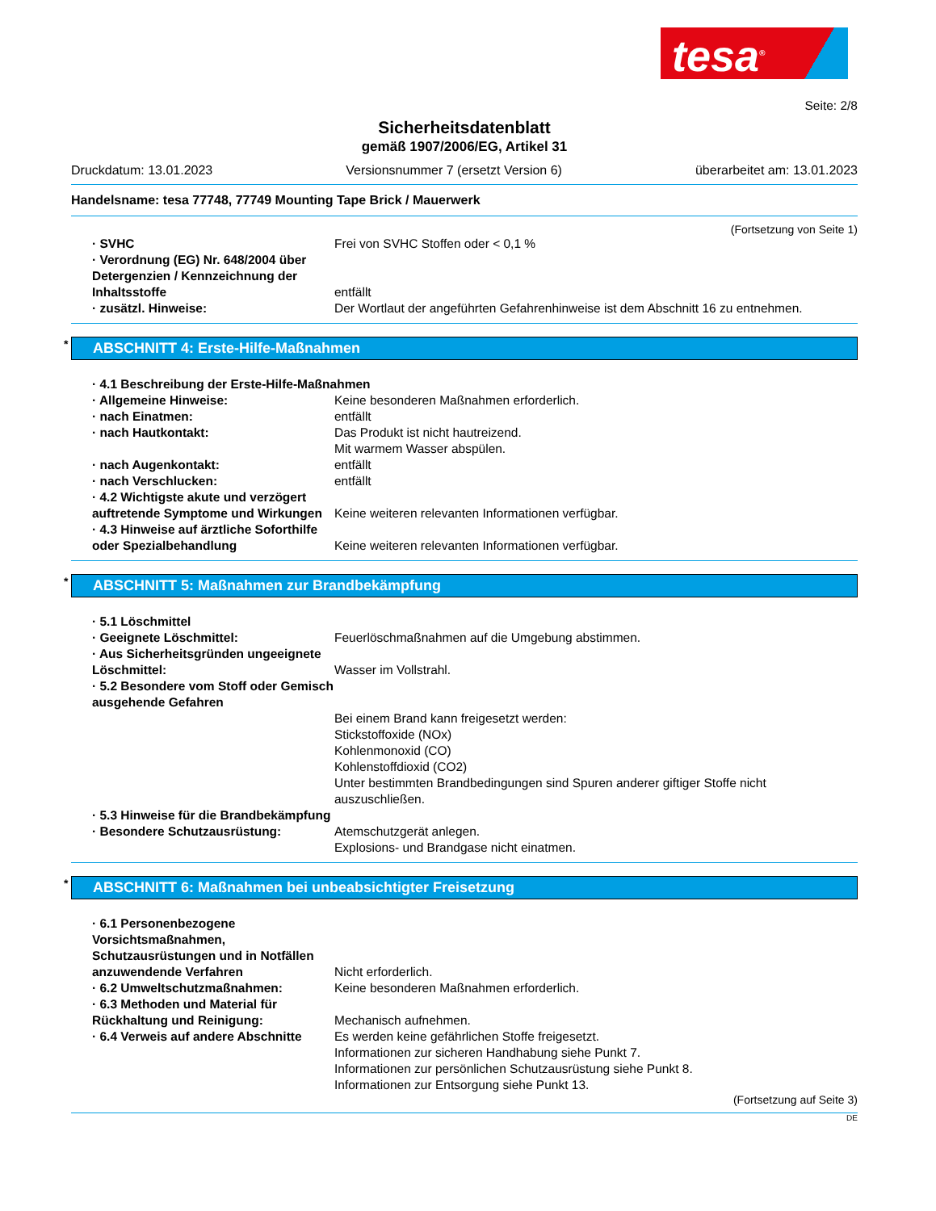tesa<sup>®</sup>
Seite: 2/8
Sicherheitsdatenblatt
gemäß 1907/2006/EG, Artikel 31
Druckdatum: 13.01.2023 Versionsnummer 7 (ersetzt Version 6) überarbeitet am: 13.01.2023
Handelsname: tesa 77748, 77749 Mounting Tape Brick / Mauerwerk
(Fortsetzung von Seite 1)
· SVHC Frei von SVHC Stoffen oder < 0,1 %
· Verordnung (EG) Nr. 648/2004 über Detergenzien / Kennzeichnung der Inhaltsstoffe
entfällt
· zusätzl. Hinweise: Der Wortlaut der angeführten Gefahrenhinweise ist dem Abschnitt 16 zu entnehmen.
* ABSCHNITT 4: Erste-Hilfe-Maßnahmen
· 4.1 Beschreibung der Erste-Hilfe-Maßnahmen
· Allgemeine Hinweise: Keine besonderen Maßnahmen erforderlich.
· nach Einatmen: entfällt
· nach Hautkontakt: Das Produkt ist nicht hautreizend.
Mit warmem Wasser abspülen.
· nach Augenkontakt: entfällt
· nach Verschlucken: entfällt
· 4.2 Wichtigste akute und verzögert auftretende Symptome und Wirkungen
Keine weiteren relevanten Informationen verfügbar.
· 4.3 Hinweise auf ärztliche Soforthilfe oder Spezialbehandlung
Keine weiteren relevanten Informationen verfügbar.
* ABSCHNITT 5: Maßnahmen zur Brandbekämpfung
· 5.1 Löschmittel
· Geeignete Löschmittel: Feuerlöschmaßnahmen auf die Umgebung abstimmen.
· Aus Sicherheitsgründen ungeeignete Löschmittel:
Wasser im Vollstrahl.
· 5.2 Besondere vom Stoff oder Gemisch ausgehende Gefahren
Bei einem Brand kann freigesetzt werden:
Stickstoffoxide (NOx)
Kohlenmonoxid (CO)
Kohlenstoffdioxid (CO2)
Unter bestimmten Brandbedingungen sind Spuren anderer giftiger Stoffe nicht auszuschließen.
· 5.3 Hinweise für die Brandbekämpfung
· Besondere Schutzausrüstung: Atemschutzgerät anlegen.
Explosions- und Brandgase nicht einatmen.
* ABSCHNITT 6: Maßnahmen bei unbeabsichtigter Freisetzung
· 6.1 Personenbezogene Vorsichtsmaßnahmen, Schutzausrüstungen und in Notfällen anzuwendende Verfahren
Nicht erforderlich.
· 6.2 Umweltschutzmaßnahmen: Keine besonderen Maßnahmen erforderlich.
· 6.3 Methoden und Material für Rückhaltung und Reinigung:
Mechanisch aufnehmen.
· 6.4 Verweis auf andere Abschnitte
Es werden keine gefährlichen Stoffe freigesetzt.
Informationen zur sicheren Handhabung siehe Punkt 7.
Informationen zur persönlichen Schutzausrüstung siehe Punkt 8.
Informationen zur Entsorgung siehe Punkt 13.
(Fortsetzung auf Seite 3)
DE